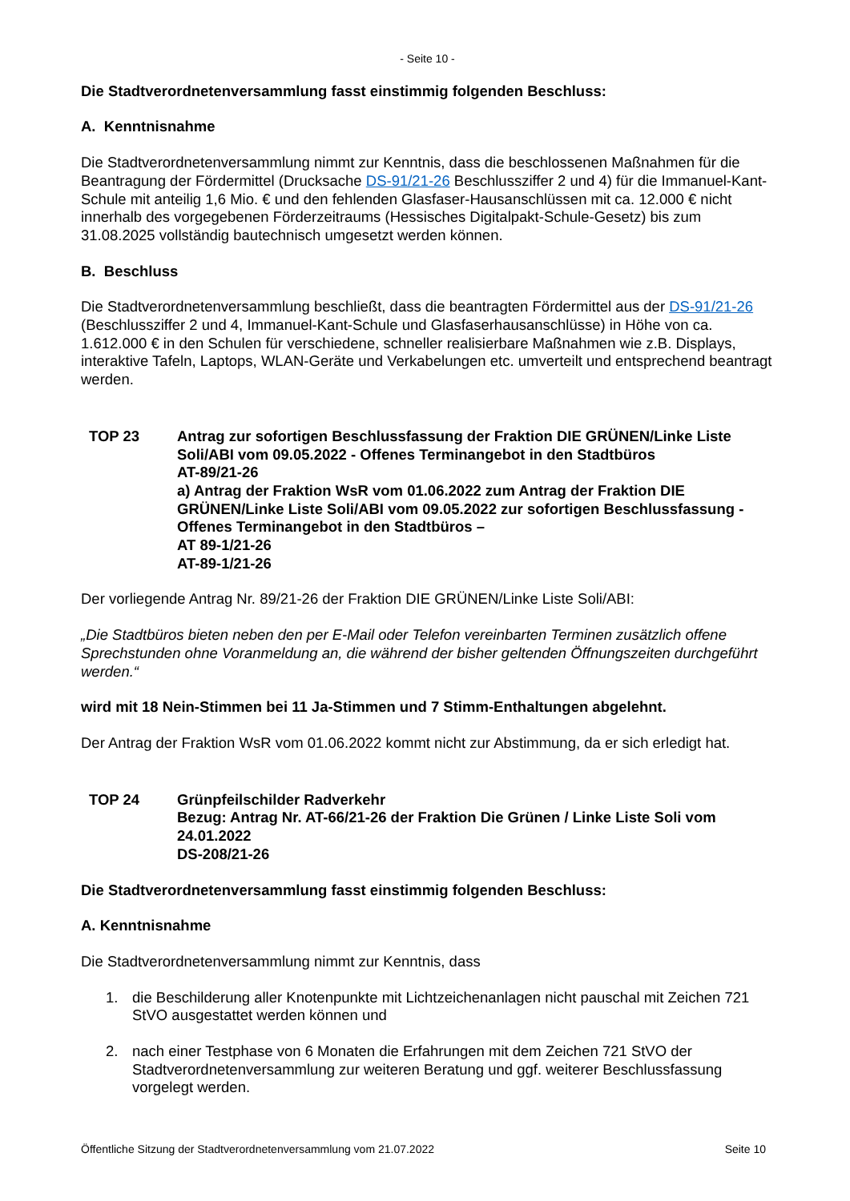- Seite 10 -
Die Stadtverordnetenversammlung fasst einstimmig folgenden Beschluss:
A. Kenntnisnahme
Die Stadtverordnetenversammlung nimmt zur Kenntnis, dass die beschlossenen Maßnahmen für die Beantragung der Fördermittel (Drucksache DS-91/21-26 Beschlussziffer 2 und 4) für die Immanuel-Kant-Schule mit anteilig 1,6 Mio. € und den fehlenden Glasfaser-Hausanschlüssen mit ca. 12.000 € nicht innerhalb des vorgegebenen Förderzeitraums (Hessisches Digitalpakt-Schule-Gesetz) bis zum 31.08.2025 vollständig bautechnisch umgesetzt werden können.
B. Beschluss
Die Stadtverordnetenversammlung beschließt, dass die beantragten Fördermittel aus der DS-91/21-26 (Beschlussziffer 2 und 4, Immanuel-Kant-Schule und Glasfaserhausanschlüsse) in Höhe von ca. 1.612.000 € in den Schulen für verschiedene, schneller realisierbare Maßnahmen wie z.B. Displays, interaktive Tafeln, Laptops, WLAN-Geräte und Verkabelungen etc. umverteilt und entsprechend beantragt werden.
TOP 23 Antrag zur sofortigen Beschlussfassung der Fraktion DIE GRÜNEN/Linke Liste Soli/ABI vom 09.05.2022 - Offenes Terminangebot in den Stadtbüros
AT-89/21-26
a) Antrag der Fraktion WsR vom 01.06.2022 zum Antrag der Fraktion DIE GRÜNEN/Linke Liste Soli/ABI vom 09.05.2022 zur sofortigen Beschlussfassung - Offenes Terminangebot in den Stadtbüros –
AT 89-1/21-26
AT-89-1/21-26
Der vorliegende Antrag Nr. 89/21-26 der Fraktion DIE GRÜNEN/Linke Liste Soli/ABI:
„Die Stadtbüros bieten neben den per E-Mail oder Telefon vereinbarten Terminen zusätzlich offene Sprechstunden ohne Voranmeldung an, die während der bisher geltenden Öffnungszeiten durchgeführt werden.“
wird mit 18 Nein-Stimmen bei 11 Ja-Stimmen und 7 Stimm-Enthaltungen abgelehnt.
Der Antrag der Fraktion WsR vom 01.06.2022 kommt nicht zur Abstimmung, da er sich erledigt hat.
TOP 24 Grünpfeilschilder Radverkehr
Bezug: Antrag Nr. AT-66/21-26 der Fraktion Die Grünen / Linke Liste Soli vom 24.01.2022
DS-208/21-26
Die Stadtverordnetenversammlung fasst einstimmig folgenden Beschluss:
A. Kenntnisnahme
Die Stadtverordnetenversammlung nimmt zur Kenntnis, dass
1. die Beschilderung aller Knotenpunkte mit Lichtzeichenanlagen nicht pauschal mit Zeichen 721 StVO ausgestattet werden können und
2. nach einer Testphase von 6 Monaten die Erfahrungen mit dem Zeichen 721 StVO der Stadtverordnetenversammlung zur weiteren Beratung und ggf. weiterer Beschlussfassung vorgelegt werden.
Öffentliche Sitzung der Stadtverordnetenversammlung vom 21.07.2022 Seite 10